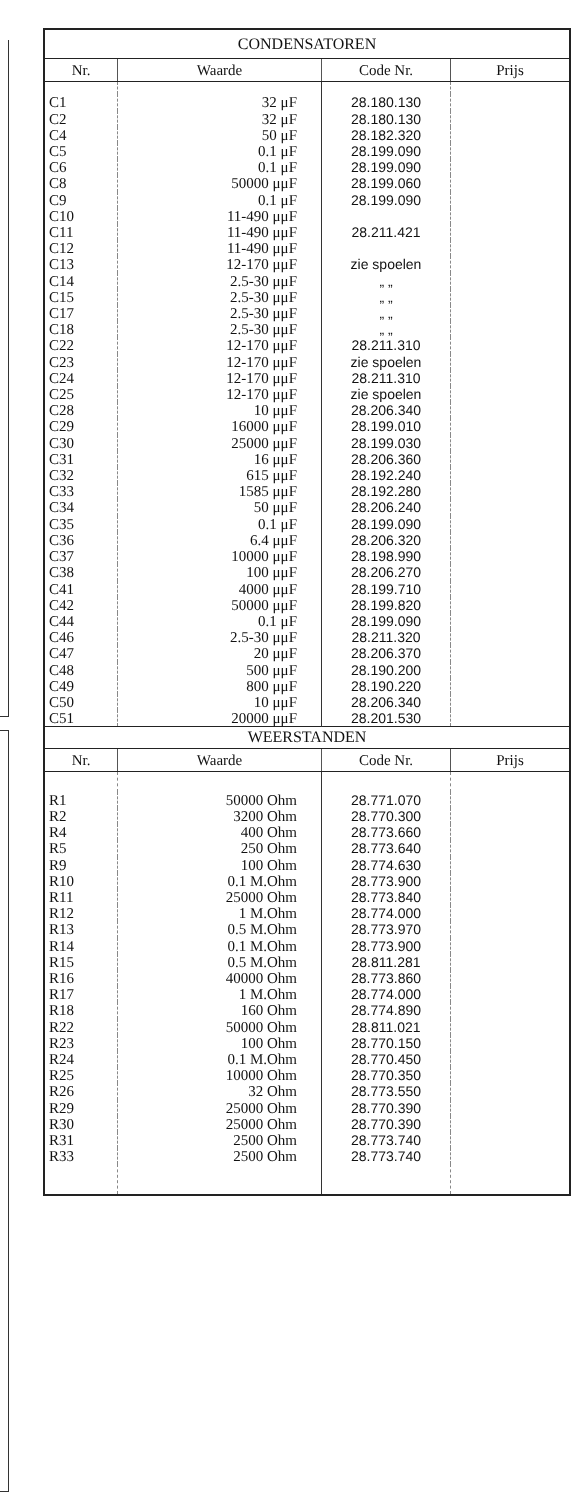| CONDENSATOREN | | | |
| --- | --- | --- | --- |
| Nr. | Waarde | Code Nr. | Prijs |
| C1 | 32 μF | 28.180.130 | |
| C2 | 32 μF | 28.180.130 | |
| C4 | 50 μF | 28.182.320 | |
| C5 | 0.1 μF | 28.199.090 | |
| C6 | 0.1 μF | 28.199.090 | |
| C8 | 50000 μμF | 28.199.060 | |
| C9 | 0.1 μF | 28.199.090 | |
| C10 | 11-490 μμF | 28.211.421 | |
| C11 | 11-490 μμF | | |
| C12 | 11-490 μμF | | |
| C13 | 12-170 μμF | zie spoelen | |
| C14 | 2.5-30 μμF | „ „ | |
| C15 | 2.5-30 μμF | „ „ | |
| C17 | 2.5-30 μμF | „ „ | |
| C18 | 2.5-30 μμF | „ „ | |
| C22 | 12-170 μμF | 28.211.310 | |
| C23 | 12-170 μμF | zie spoelen | |
| C24 | 12-170 μμF | 28.211.310 | |
| C25 | 12-170 μμF | zie spoelen | |
| C28 | 10 μμF | 28.206.340 | |
| C29 | 16000 μμF | 28.199.010 | |
| C30 | 25000 μμF | 28.199.030 | |
| C31 | 16 μμF | 28.206.360 | |
| C32 | 615 μμF | 28.192.240 | |
| C33 | 1585 μμF | 28.192.280 | |
| C34 | 50 μμF | 28.206.240 | |
| C35 | 0.1 μF | 28.199.090 | |
| C36 | 6.4 μμF | 28.206.320 | |
| C37 | 10000 μμF | 28.198.990 | |
| C38 | 100 μμF | 28.206.270 | |
| C41 | 4000 μμF | 28.199.710 | |
| C42 | 50000 μμF | 28.199.820 | |
| C44 | 0.1 μF | 28.199.090 | |
| C46 | 2.5-30 μμF | 28.211.320 | |
| C47 | 20 μμF | 28.206.370 | |
| C48 | 500 μμF | 28.190.200 | |
| C49 | 800 μμF | 28.190.220 | |
| C50 | 10 μμF | 28.206.340 | |
| C51 | 20000 μμF | 28.201.530 | |
| WEERSTANDEN | | | |
| Nr. | Waarde | Code Nr. | Prijs |
| R1 | 50000 Ohm | 28.771.070 | |
| R2 | 3200 Ohm | 28.770.300 | |
| R4 | 400 Ohm | 28.773.660 | |
| R5 | 250 Ohm | 28.773.640 | |
| R9 | 100 Ohm | 28.774.630 | |
| R10 | 0.1 M.Ohm | 28.773.900 | |
| R11 | 25000 Ohm | 28.773.840 | |
| R12 | 1 M.Ohm | 28.774.000 | |
| R13 | 0.5 M.Ohm | 28.773.970 | |
| R14 | 0.1 M.Ohm | 28.773.900 | |
| R15 | 0.5 M.Ohm | 28.811.281 | |
| R16 | 40000 Ohm | 28.773.860 | |
| R17 | 1 M.Ohm | 28.774.000 | |
| R18 | 160 Ohm | 28.774.890 | |
| R22 | 50000 Ohm | 28.811.021 | |
| R23 | 100 Ohm | 28.770.150 | |
| R24 | 0.1 M.Ohm | 28.770.450 | |
| R25 | 10000 Ohm | 28.770.350 | |
| R26 | 32 Ohm | 28.773.550 | |
| R29 | 25000 Ohm | 28.770.390 | |
| R30 | 25000 Ohm | 28.770.390 | |
| R31 | 2500 Ohm | 28.773.740 | |
| R33 | 2500 Ohm | 28.773.740 | |